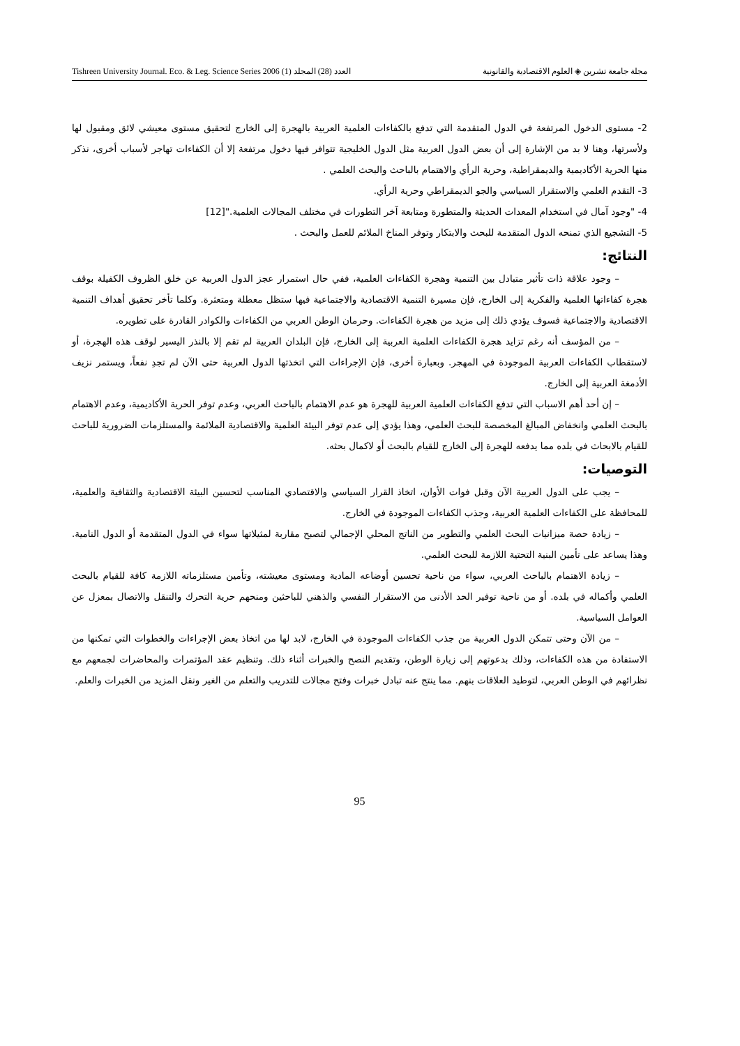Tishreen University Journal. Eco. & Leg. Science Series 2006 (1) العدد (28) المجلد مجلة جامعة تشرين ◈ العلوم الاقتصادية والقانونية
2- مستوى الدخول المرتفعة في الدول المتقدمة التي تدفع بالكفاءات العلمية العربية بالهجرة إلى الخارج لتحقيق مستوى معيشي لائق ومقبول لها ولأسرتها، وهنا لا بد من الإشارة إلى أن بعض الدول العربية مثل الدول الخليجية تتوافر فيها دخول مرتفعة إلا أن الكفاءات تهاجر لأسباب أخرى، نذكر منها الحرية الأكاديمية والديمقراطية، وحرية الرأي والاهتمام بالباحث والبحث العلمي .
3- التقدم العلمي والاستقرار السياسي والجو الديمقراطي وحرية الرأي.
4- "وجود آمال في استخدام المعدات الحديثة والمتطورة ومتابعة آخر التطورات في مختلف المجالات العلمية."[12]
5- التشجيع الذي تمنحه الدول المتقدمة للبحث والابتكار وتوفر المناخ الملائم للعمل والبحث .
النتائج:
– وجود علاقة ذات تأثير متبادل بين التنمية وهجرة الكفاءات العلمية، ففي حال استمرار عجز الدول العربية عن خلق الظروف الكفيلة بوقف هجرة كفاءاتها العلمية والفكرية إلى الخارج، فإن مسيرة التنمية الاقتصادية والاجتماعية فيها ستظل معطلة ومتعثرة. وكلما تأخر تحقيق أهداف التنمية الاقتصادية والاجتماعية فسوف يؤدي ذلك إلى مزيد من هجرة الكفاءات. وحرمان الوطن العربي من الكفاءات والكوادر القادرة على تطويره.
– من المؤسف أنه رغم تزايد هجرة الكفاءات العلمية العربية إلى الخارج، فإن البلدان العربية لم تقم إلا بالنذر اليسير لوقف هذه الهجرة، أو لاستقطاب الكفاءات العربية الموجودة في المهجر. وبعبارة أخرى، فإن الإجراءات التي اتخذتها الدول العربية حتى الآن لم تجدِ نفعاً، ويستمر نزيف الأدمغة العربية إلى الخارج.
– إن أحد أهم الاسباب التي تدفع الكفاءات العلمية العربية للهجرة هو عدم الاهتمام بالباحث العربي، وعدم توفر الحرية الأكاديمية، وعدم الاهتمام بالبحث العلمي وانخفاض المبالغ المخصصة للبحث العلمي، وهذا يؤدي إلى عدم توفر البيئة العلمية والاقتصادية الملائمة والمستلزمات الضرورية للباحث للقيام بالابحاث في بلده مما يدفعه للهجرة إلى الخارج للقيام بالبحث أو لاكمال بحثه.
التوصيات:
– يجب على الدول العربية الآن وقبل فوات الأوان، اتخاذ القرار السياسي والاقتصادي المناسب لتحسين البيئة الاقتصادية والثقافية والعلمية، للمحافظة على الكفاءات العلمية العربية، وجذب الكفاءات الموجودة في الخارج.
– زيادة حصة ميزانيات البحث العلمي والتطوير من الناتج المحلي الإجمالي لتصبح مقاربة لمثيلاتها سواء في الدول المتقدمة أو الدول النامية. وهذا يساعد على تأمين البنية التحتية اللازمة للبحث العلمي.
– زيادة الاهتمام بالباحث العربي، سواء من ناحية تحسين أوضاعه المادية ومستوى معيشته، وتأمين مستلزماته اللازمة كافة للقيام بالبحث العلمي وأكماله في بلده. أو من ناحية توفير الحد الأدنى من الاستقرار النفسي والذهني للباحثين ومنحهم حرية التحرك والتنقل والاتصال بمعزل عن العوامل السياسية.
– من الآن وحتى تتمكن الدول العربية من جذب الكفاءات الموجودة في الخارج، لابد لها من اتخاذ بعض الإجراءات والخطوات التي تمكنها من الاستفادة من هذه الكفاءات، وذلك بدعوتهم إلى زيارة الوطن، وتقديم النصح والخبرات أثناء ذلك. وتنظيم عقد المؤتمرات والمحاضرات لجمعهم مع نظرائهم في الوطن العربي، لتوطيد العلاقات بنهم. مما ينتج عنه تبادل خبرات وفتح مجالات للتدريب والتعلم من الغير ونقل المزيد من الخبرات والعلم.
95